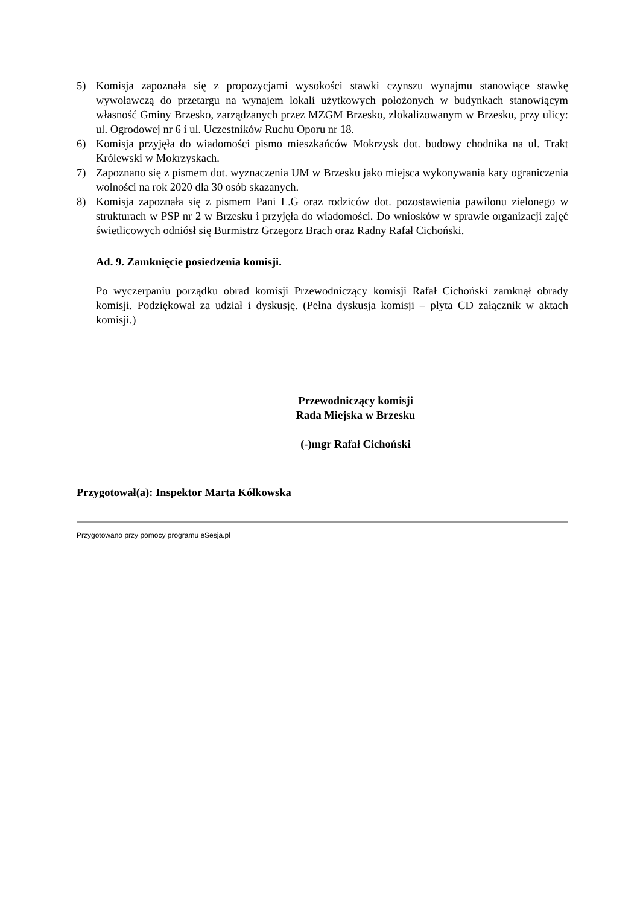5) Komisja zapoznała się z propozycjami wysokości stawki czynszu wynajmu stanowiące stawkę wywoławczą do przetargu na wynajem lokali użytkowych położonych w budynkach stanowiącym własność Gminy Brzesko, zarządzanych przez MZGM Brzesko, zlokalizowanym w Brzesku, przy ulicy: ul. Ogrodowej nr 6 i ul. Uczestników Ruchu Oporu nr 18.
6) Komisja przyjęła do wiadomości pismo mieszkańców Mokrzysk dot. budowy chodnika na ul. Trakt Królewski w Mokrzyskach.
7) Zapoznano się z pismem dot. wyznaczenia UM w Brzesku jako miejsca wykonywania kary ograniczenia wolności na rok 2020 dla 30 osób skazanych.
8) Komisja zapoznała się z pismem Pani L.G oraz rodziców dot. pozostawienia pawilonu zielonego w strukturach w PSP nr 2 w Brzesku i przyjęła do wiadomości. Do wniosków w sprawie organizacji zajęć świetlicowych odniósł się Burmistrz Grzegorz Brach oraz Radny Rafał Cichoński.
Ad. 9. Zamknięcie posiedzenia komisji.
Po wyczerpaniu porządku obrad komisji Przewodniczący komisji Rafał Cichoński zamknął obrady komisji. Podziękował za udział i dyskusję. (Pełna dyskusja komisji – płyta CD załącznik w aktach komisji.)
Przewodniczący komisji
Rada Miejska w Brzesku
(-)mgr Rafał Cichoński
Przygotował(a): Inspektor Marta Kółkowska
Przygotowano przy pomocy programu eSesja.pl